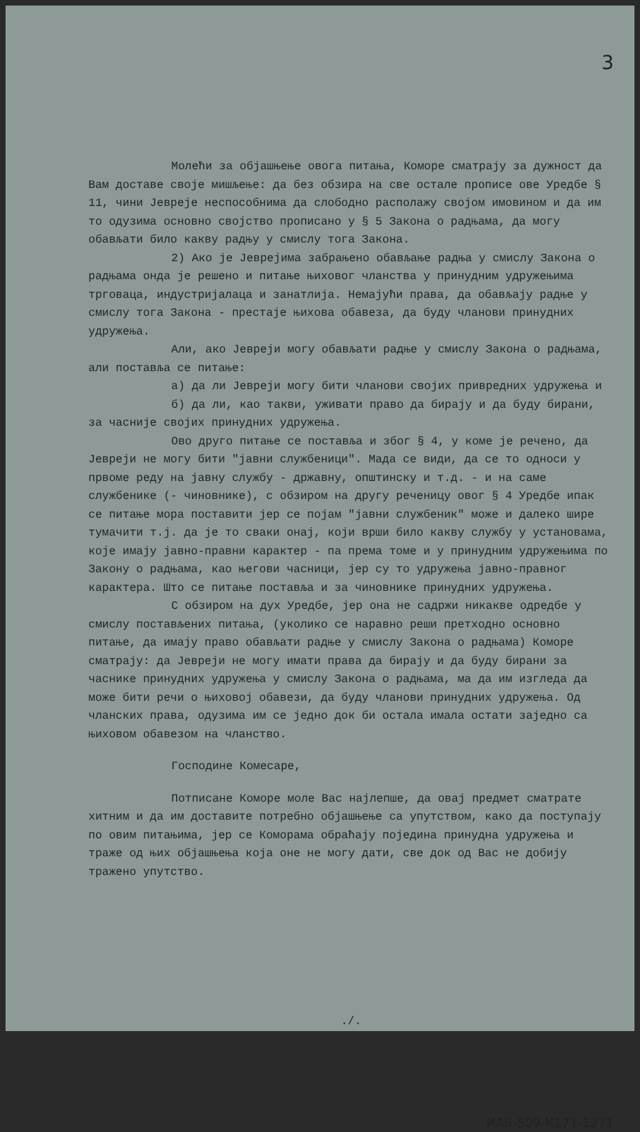3
Молећи за објашњење овога питања, Коморе сматрају за дужност да Вам доставе своје мишљење: да без обзира на све остале прописе ове Уредбе § 11, чини Јевреје неспособнима да слободно располажу својом имовином и да им то одузима основно својство прописано у § 5 Закона о радњама, да могу обављати било какву радњу у смислу тога Закона.
2) Ако је Јеврејима забрањено обављање радња у смислу Закона о радњама онда је решено и питање њиховог чланства у принудним удружењима трговаца, индустријалаца и занатлија. Немајући права, да обављају радње у смислу тога Закона - престаје њихова обавеза, да буду чланови принудних удружења.
Али, ако Јевреји могу обављати радње у смислу Закона о радњама, али поставља се питање:
а) да ли Јевреји могу бити чланови својих привредних удружења и
б) да ли, као такви, уживати право да бирају и да буду бирани, за часније својих принудних удружења.
Ово друго питање се поставља и због § 4, у коме је речено, да Јевреји не могу бити "јавни службеници". Мада се види, да се то односи у првоме реду на јавну службу - државну, општинску и т.д. - и на саме службенике (- чиновнике), с обзиром на другу реченицу овог § 4 Уредбе ипак се питање мора поставити јер се појам "јавни службеник" може и далеко шире тумачити т.ј. да је то сваки онај, који врши било какву службу у установама, које имају јавно-правни карактер - па према томе и у принудним удружењима по Закону о радњама, као његови часници, јер су то удружења јавно-правног карактера. Што се питање поставља и за чиновнике принудних удружења.
С обзиром на дух Уредбе, јер она не садржи никакве одредбе у смислу постављених питања, (уколико се наравно реши претходно основно питање, да имају право обављати радње у смислу Закона о радњама) Коморе сматрају: да Јевреји не могу имати права да бирају и да буду бирани за часнике принудних удружења у смислу Закона о радњама, ма да им изгледа да може бити речи о њиховој обавези, да буду чланови принудних удружења. Од чланских права, одузима им се једно док би остала имала остати заједно са њиховом обавезом на чланство.
Господине Комесаре,
Потписане Коморе моле Вас најлепше, да овај предмет сматрате хитним и да им доставите потребно објашњење са упутством, како да поступају по овим питањима, јер се Коморама обраћају поједина принудна удружења и траже од њих објашњења која оне не могу дати, све док од Вас не добију тражено упутство.
./.
ИАБ-509-К171-1271